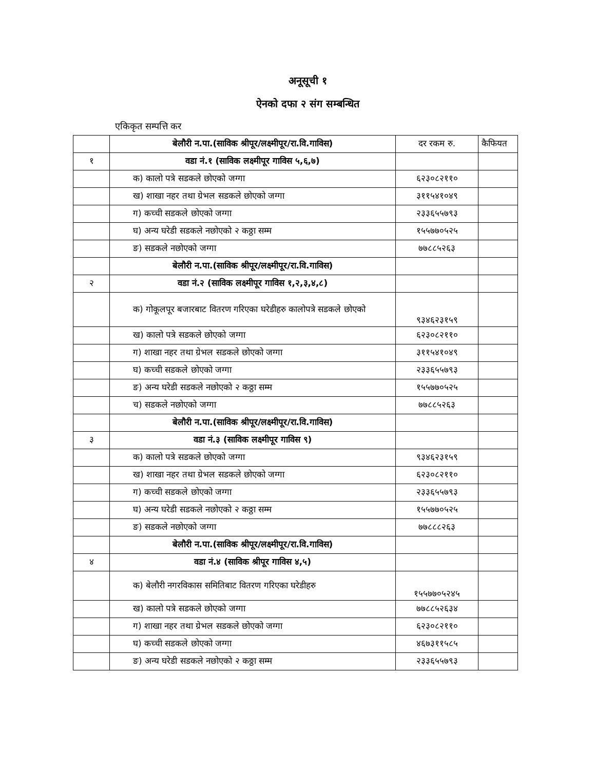अनूसूची १
ऐनको दफा २ संग सम्बन्धित
एकिकृत सम्पत्ति कर
| | बेलौरी न.पा.(साविक श्रीपूर/लक्ष्मीपूर/रा.वि.गाविस) | दर रकम रु. | कैफियत |
| १ | वडा नं.१ (साविक लक्ष्मीपूर गाविस ५,६,७) | | |
| | क) कालो पत्रे सडकले छोएको जग्गा | ६२३०८२११० | |
| | ख) शाखा नहर तथा ग्रेभल सडकले छोएको जग्गा | ३११५४१०४९ | |
| | ग) कच्ची सडकले छोएको जग्गा | २३३६५५७९३ | |
| | घ) अन्य घरेडी सडकले नछोएको २ कठ्ठा सम्म | १५५७७०५२५ | |
| | ङ) सडकले नछोएको जग्गा | ७७८८५२६३ | |
| | बेलौरी न.पा.(साविक श्रीपूर/लक्ष्मीपूर/रा.वि.गाविस) | | |
| २ | वडा नं.२ (साविक लक्ष्मीपूर गाविस १,२,३,४,८) | | |
| | क) गोकूलपूर बजारबाट वितरण गरिएका घरेडीहरु कालोपत्रे सडकले छोएको | ९३४६२३१५९ | |
| | ख) कालो पत्रे सडकले छोएको जग्गा | ६२३०८२११० | |
| | ग) शाखा नहर तथा ग्रेभल सडकले छोएको जग्गा | ३११५४१०४९ | |
| | घ) कच्ची सडकले छोएको जग्गा | २३३६५५७९३ | |
| | ङ) अन्य घरेडी सडकले नछोएको २ कठ्ठा सम्म | १५५७७०५२५ | |
| | च) सडकले नछोएको जग्गा | ७७८८५२६३ | |
| | बेलौरी न.पा.(साविक श्रीपूर/लक्ष्मीपूर/रा.वि.गाविस) | | |
| ३ | वडा नं.३ (साविक लक्ष्मीपूर गाविस ९) | | |
| | क) कालो पत्रे सडकले छोएको जग्गा | ९३४६२३१५९ | |
| | ख) शाखा नहर तथा ग्रेभल सडकले छोएको जग्गा | ६२३०८२११० | |
| | ग) कच्ची सडकले छोएको जग्गा | २३३६५५७९३ | |
| | घ) अन्य घरेडी सडकले नछोएको २ कठ्ठा सम्म | १५५७७०५२५ | |
| | ङ) सडकले नछोएको जग्गा | ७७८८८२६३ | |
| | बेलौरी न.पा.(साविक श्रीपूर/लक्ष्मीपूर/रा.वि.गाविस) | | |
| ४ | वडा नं.४ (साविक श्रीपूर गाविस ४,५) | | |
| | क) बेलौरी नगरविकास समितिबाट वितरण गरिएका घरेडीहरु | १५५७७०५२४५ | |
| | ख) कालो पत्रे सडकले छोएको जग्गा | ७७८८५२६३४ | |
| | ग) शाखा नहर तथा ग्रेभल सडकले छोएको जग्गा | ६२३०८२११० | |
| | घ) कच्ची सडकले छोएको जग्गा | ४६७३११५८५ | |
| | ङ) अन्य घरेडी सडकले नछोएको २ कठ्ठा सम्म | २३३६५५७९३ | |